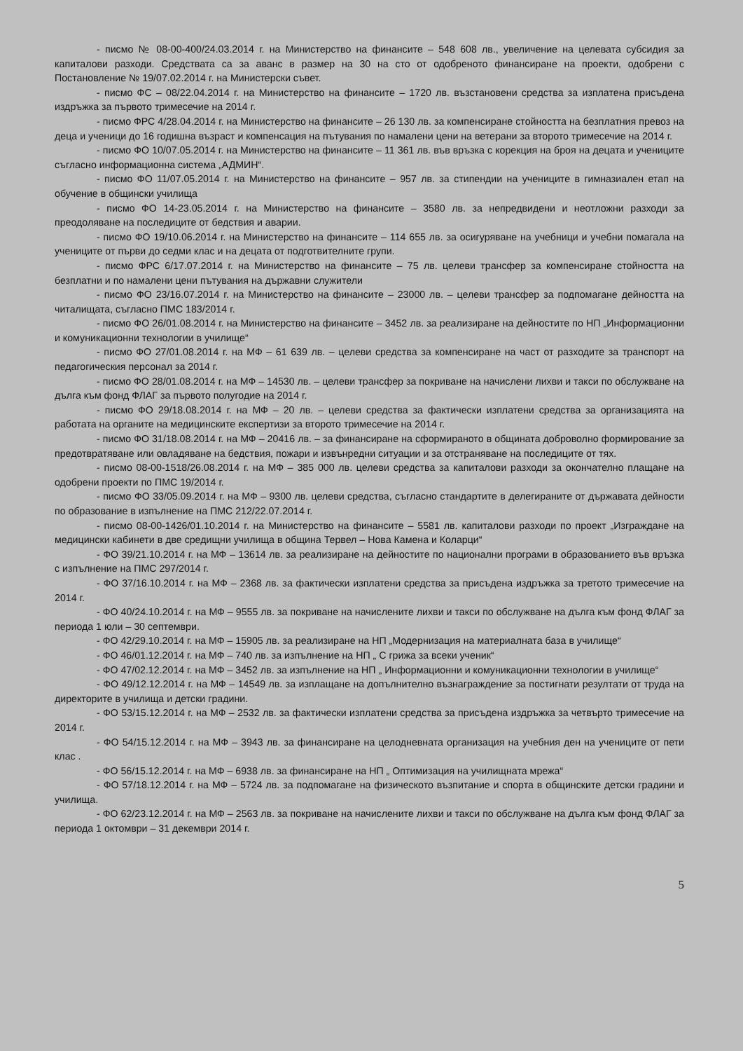- писмо № 08-00-400/24.03.2014 г. на Министерство на финансите – 548 608 лв., увеличение на целевата субсидия за капиталови разходи. Средствата са за аванс в размер на 30 на сто от одобреното финансиране на проекти, одобрени с Постановление № 19/07.02.2014 г. на Министерски съвет.
- писмо ФС – 08/22.04.2014 г. на Министерство на финансите – 1720 лв. възстановени средства за изплатена присъдена издръжка за първото тримесечие на 2014 г.
- писмо ФРС 4/28.04.2014 г. на Министерство на финансите – 26 130 лв. за компенсиране стойността на безплатния превоз на деца и ученици до 16 годишна възраст и компенсация на пътувания по намалени цени на ветерани за второто тримесечие на 2014 г.
- писмо ФО 10/07.05.2014 г. на Министерство на финансите – 11 361 лв. във връзка с корекция на броя на децата и учениците съгласно информационна система „АДМИН“.
- писмо ФО 11/07.05.2014 г. на Министерство на финансите – 957 лв. за стипендии на учениците в гимназиален етап на обучение в общински училища
- писмо ФО 14-23.05.2014 г. на Министерство на финансите – 3580 лв. за непредвидени и неотложни разходи за преодоляване на последиците от бедствия и аварии.
- писмо ФО 19/10.06.2014 г. на Министерство на финансите – 114 655 лв. за осигуряване на учебници и учебни помагала на учениците от първи до седми клас и на децата от подготвителните групи.
- писмо ФРС 6/17.07.2014 г. на Министерство на финансите – 75 лв. целеви трансфер за компенсиране стойността на безплатни и по намалени цени пътувания на държавни служители
- писмо ФО 23/16.07.2014 г. на Министерство на финансите – 23000 лв. – целеви трансфер за подпомагане дейността на читалищата, съгласно ПМС 183/2014 г.
- писмо ФО 26/01.08.2014 г. на Министерство на финансите – 3452 лв. за реализиране на дейностите по НП „Информационни и комуникационни технологии в училище“
- писмо ФО 27/01.08.2014 г. на МФ – 61 639 лв. – целеви средства за компенсиране на част от разходите за транспорт на педагогическия персонал за 2014 г.
- писмо ФО 28/01.08.2014 г. на МФ – 14530 лв. – целеви трансфер за покриване на начислени лихви и такси по обслужване на дълга към фонд ФЛАГ за първото полугодие на 2014 г.
- писмо ФО 29/18.08.2014 г. на МФ – 20 лв. – целеви средства за фактически изплатени средства за организацията на работата на органите на медицинските експертизи за второто тримесечие на 2014 г.
- писмо ФО 31/18.08.2014 г. на МФ – 20416 лв. – за финансиране на сформираното в общината доброволно формирование за предотвратяване или овладяване на бедствия, пожари и извънредни ситуации и за отстраняване на последиците от тях.
- писмо 08-00-1518/26.08.2014 г. на МФ – 385 000 лв. целеви средства за капиталови разходи за окончателно плащане на одобрени проекти по ПМС 19/2014 г.
- писмо ФО 33/05.09.2014 г. на МФ – 9300 лв. целеви средства, съгласно стандартите в делегираните от държавата дейности по образование в изпълнение на ПМС 212/22.07.2014 г.
- писмо 08-00-1426/01.10.2014 г. на Министерство на финансите – 5581 лв. капиталови разходи по проект „Изграждане на медицински кабинети в две средищни училища в община Тервел – Нова Камена и Коларци“
- ФО 39/21.10.2014 г. на МФ – 13614 лв. за реализиране на дейностите по национални програми в образованието във връзка с изпълнение на ПМС 297/2014 г.
- ФО 37/16.10.2014 г. на МФ – 2368 лв. за фактически изплатени средства за присъдена издръжка за третото тримесечие на 2014 г.
- ФО 40/24.10.2014 г. на МФ – 9555 лв. за покриване на начислените лихви и такси по обслужване на дълга към фонд ФЛАГ за периода 1 юли – 30 септември.
- ФО 42/29.10.2014 г. на МФ – 15905 лв. за реализиране на НП „Модернизация на материалната база в училище“
- ФО 46/01.12.2014 г. на МФ – 740 лв. за изпълнение на НП „ С грижа за всеки ученик“
- ФО 47/02.12.2014 г. на МФ – 3452 лв. за изпълнение на НП „ Информационни и комуникационни технологии в училище“
- ФО 49/12.12.2014 г. на МФ – 14549 лв. за изплащане на допълнително възнаграждение за постигнати резултати от труда на директорите в училища и детски градини.
- ФО 53/15.12.2014 г. на МФ – 2532 лв. за фактически изплатени средства за присъдена издръжка за четвърто тримесечие на 2014 г.
- ФО 54/15.12.2014 г. на МФ – 3943 лв. за финансиране на целодневната организация на учебния ден на учениците от пети клас .
- ФО 56/15.12.2014 г. на МФ – 6938 лв. за финансиране на НП „ Оптимизация на училищната мрежа“
- ФО 57/18.12.2014 г. на МФ – 5724 лв. за подпомагане на физическото възпитание и спорта в общинските детски градини и училища.
- ФО 62/23.12.2014 г. на МФ – 2563 лв. за покриване на начислените лихви и такси по обслужване на дълга към фонд ФЛАГ за периода 1 октомври – 31 декември 2014 г.
5